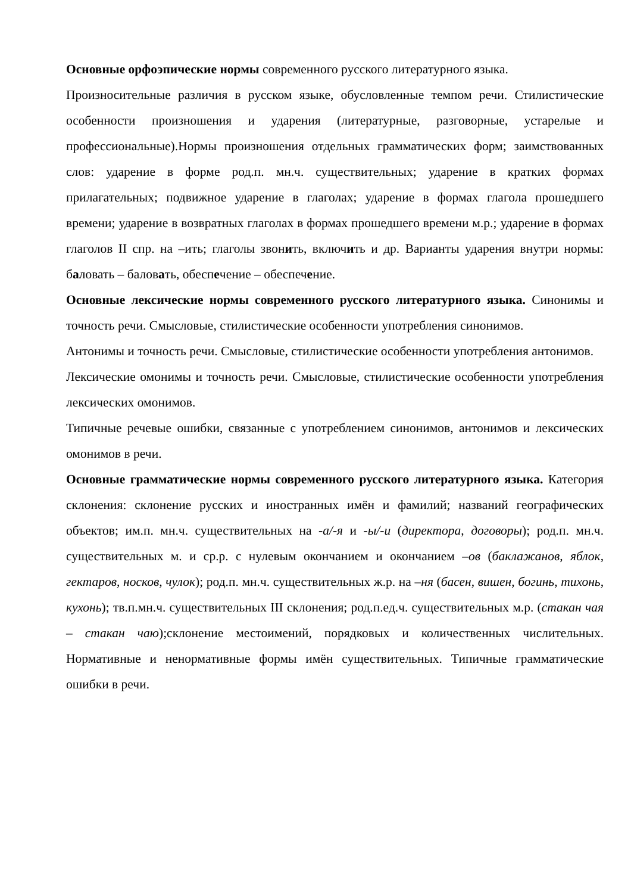Основные орфоэпические нормы современного русского литературного языка.
Произносительные различия в русском языке, обусловленные темпом речи. Стилистические особенности произношения и ударения (литературные, разговорные, устарелые и профессиональные).Нормы произношения отдельных грамматических форм; заимствованных слов: ударение в форме род.п. мн.ч. существительных; ударение в кратких формах прилагательных; подвижное ударение в глаголах; ударение в формах глагола прошедшего времени; ударение в возвратных глаголах в формах прошедшего времени м.р.; ударение в формах глаголов II спр. на –ить; глаголы звонить, включить и др. Варианты ударения внутри нормы: баловать – баловать, обеспечение – обеспечение.
Основные лексические нормы современного русского литературного языка. Синонимы и точность речи. Смысловые, стилистические особенности употребления синонимов.
Антонимы и точность речи. Смысловые, стилистические особенности употребления антонимов.
Лексические омонимы и точность речи. Смысловые, стилистические особенности употребления лексических омонимов.
Типичные речевые ошибки, связанные с употреблением синонимов, антонимов и лексических омонимов в речи.
Основные грамматические нормы современного русского литературного языка. Категория склонения: склонение русских и иностранных имён и фамилий; названий географических объектов; им.п. мн.ч. существительных на -а/-я и -ы/-и (директора, договоры); род.п. мн.ч. существительных м. и ср.р. с нулевым окончанием и окончанием –ов (баклажанов, яблок, гектаров, носков, чулок); род.п. мн.ч. существительных ж.р. на –ня (басен, вишен, богинь, тихонь, кухонь); тв.п.мн.ч. существительных III склонения; род.п.ед.ч. существительных м.р. (стакан чая – стакан чаю);склонение местоимений, порядковых и количественных числительных. Нормативные и ненормативные формы имён существительных. Типичные грамматические ошибки в речи.